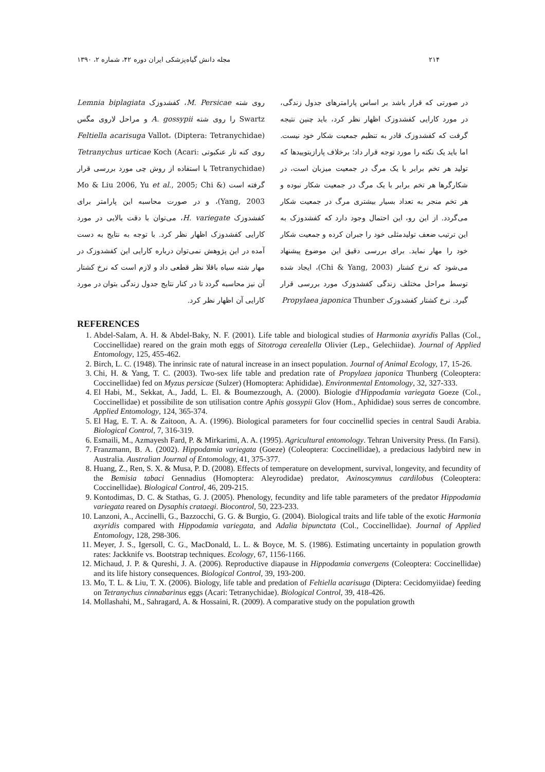۲۱۴ مجله دانش گیاه‌پزشکی ایران دوره ۴۲، شماره ۲، ۱۳۹۰
در صورتی که قرار باشد بر اساس پارامترهای جدول زندگی، در مورد کارایی کفشدوزک اظهار نظر کرد، باید چنین نتیجه گرفت که کفشدوزک قادر به تنظیم جمعیت شکار خود نیست. اما باید یک نکته را مورد توجه قرار داد؛ برخلاف پارازیتوییدها که تولید هر تخم برابر با یک مرگ در جمعیت میزبان است، در شکارگرها هر تخم برابر با یک مرگ در جمعیت شکار نبوده و هر تخم منجر به تعداد بسیار بیشتری مرگ در جمعیت شکار می‌گردد. از این رو، این احتمال وجود دارد که کفشدوزک به این ترتیب ضعف تولیدمثلی خود را جبران کرده و جمعیت شکار خود را مهار نماید. برای بررسی دقیق این موضوع پیشنهاد می‌شود که نرخ کشتار (Chi & Yang, 2003)، ایجاد شده توسط مراحل مختلف زندگی کفشدوزک مورد بررسی قرار گیرد. نرخ کشتار کفشدوزک Propylaea japonica Thunber
روی شته M. Persicae، کفشدوزک Lemnia biplagiata Swartz را روی شته A. gossypii و مراحل لاروی مگس Feltiella acarisuga Vallot، (Diptera: Tetranychidae) روی کنه تار عنکبوتی Tetranychus urticae Koch (Acari: Tetranychidae) با استفاده از روش چی مورد بررسی قرار گرفته است (Mo & Liu 2006, Yu et al., 2005; Chi & Yang, 2003)، و در صورت محاسبه این پارامتر برای کفشدوزک H. variegate، می‌توان با دقت بالایی در مورد کارایی کفشدوزک اظهار نظر کرد. با توجه به نتایج به دست آمده در این پژوهش نمی‌توان درباره کارایی این کفشدوزک در مهار شته سیاه باقلا نظر قطعی داد و لازم است که نرخ کشتار آن نیز محاسبه گردد تا در کنار نتایج جدول زندگی بتوان در مورد کارایی آن اظهار نظر کرد.
REFERENCES
1. Abdel-Salam, A. H. & Abdel-Baky, N. F. (2001). Life table and biological studies of Harmonia axyridis Pallas (Col., Coccinellidae) reared on the grain moth eggs of Sitotroga cerealella Olivier (Lep., Gelechiidae). Journal of Applied Entomology, 125, 455-462.
2. Birch, L. C. (1948). The inrinsic rate of natural increase in an insect population. Journal of Animal Ecology, 17, 15-26.
3. Chi, H. & Yang, T. C. (2003). Two-sex life table and predation rate of Propylaea japonica Thunberg (Coleoptera: Coccinellidae) fed on Myzus persicae (Sulzer) (Homoptera: Aphididae). Environmental Entomology, 32, 327-333.
4. El Habi, M., Sekkat, A., Jadd, L. El. & Boumezzough, A. (2000). Biologie d'Hippodamia variegata Goeze (Col., Coccinellidae) et possibilite de son utilisation contre Aphis gossypii Glov (Hom., Aphididae) sous serres de concombre. Applied Entomology, 124, 365-374.
5. El Hag, E. T. A. & Zaitoon, A. A. (1996). Biological parameters for four coccinellid species in central Saudi Arabia. Biological Control, 7, 316-319.
6. Esmaili, M., Azmayesh Fard, P. & Mirkarimi, A. A. (1995). Agricultural entomology. Tehran University Press. (In Farsi).
7. Franzmann, B. A. (2002). Hippodamia variegata (Goeze) (Coleoptera: Coccinellidae), a predacious ladybird new in Australia. Australian Journal of Entomology, 41, 375-377.
8. Huang, Z., Ren, S. X. & Musa, P. D. (2008). Effects of temperature on development, survival, longevity, and fecundity of the Bemisia tabaci Gennadius (Homoptera: Aleyrodidae) predator, Axinoscymnus cardilobus (Coleoptera: Coccinellidae). Biological Control, 46, 209-215.
9. Kontodimas, D. C. & Stathas, G. J. (2005). Phenology, fecundity and life table parameters of the predator Hippodamia variegata reared on Dysaphis crataegi. Biocontrol, 50, 223-233.
10. Lanzoni, A., Accinelli, G., Bazzocchi, G. G. & Burgio, G. (2004). Biological traits and life table of the exotic Harmonia axyridis compared with Hippodamia variegata, and Adalia bipunctata (Col., Coccinellidae). Journal of Applied Entomology, 128, 298-306.
11. Meyer, J. S., Igersoll, C. G., MacDonald, L. L. & Boyce, M. S. (1986). Estimating uncertainty in population growth rates: Jackknife vs. Bootstrap techniques. Ecology, 67, 1156-1166.
12. Michaud, J. P. & Qureshi, J. A. (2006). Reproductive diapause in Hippodamia convergens (Coleoptera: Coccinellidae) and its life history consequences. Biological Control, 39, 193-200.
13. Mo, T. L. & Liu, T. X. (2006). Biology, life table and predation of Feltiella acarisuga (Diptera: Cecidomyiidae) feeding on Tetranychus cinnabarinus eggs (Acari: Tetranychidae). Biological Control, 39, 418-426.
14. Mollashahi, M., Sahragard, A. & Hossaini, R. (2009). A comparative study on the population growth